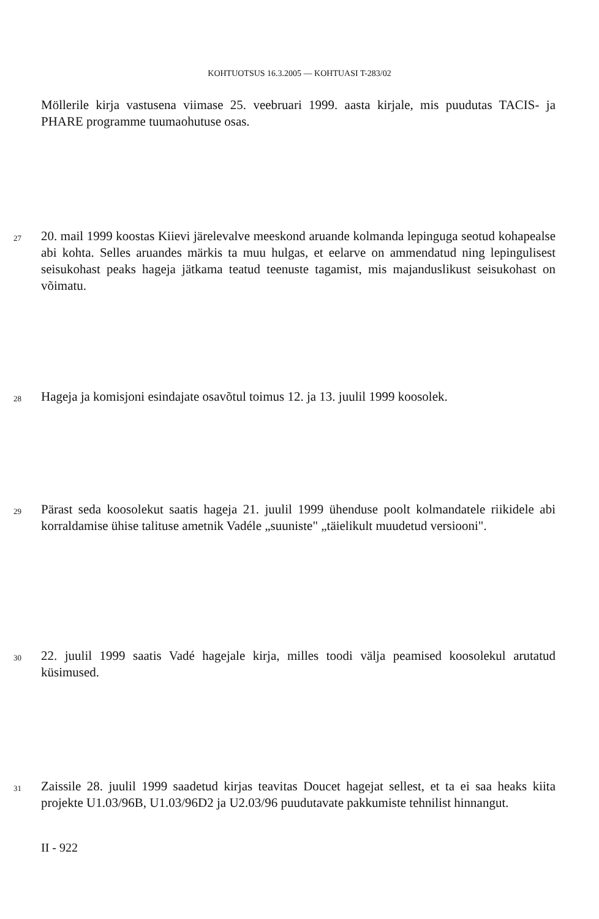KOHTUOTSUS 16.3.2005 — KOHTUASI T-283/02
Möllerile kirja vastusena viimase 25. veebruari 1999. aasta kirjale, mis puudutas TACIS- ja PHARE programme tuumaohutuse osas.
27 20. mail 1999 koostas Kiievi järelevalve meeskond aruande kolmanda lepinguga seotud kohapealse abi kohta. Selles aruandes märkis ta muu hulgas, et eelarve on ammendatud ning lepingulisest seisukohast peaks hageja jätkama teatud teenuste tagamist, mis majanduslikust seisukohast on võimatu.
28 Hageja ja komisjoni esindajate osavõtul toimus 12. ja 13. juulil 1999 koosolek.
29 Pärast seda koosolekut saatis hageja 21. juulil 1999 ühenduse poolt kolmandatele riikidele abi korraldamise ühise talituse ametnik Vadéle „suuniste" „täielikult muudetud versiooni".
30 22. juulil 1999 saatis Vadé hagejale kirja, milles toodi välja peamised koosolekul arutatud küsimused.
31 Zaissile 28. juulil 1999 saadetud kirjas teavitas Doucet hagejat sellest, et ta ei saa heaks kiita projekte U1.03/96B, U1.03/96D2 ja U2.03/96 puudutavate pakkumiste tehnilist hinnangut.
II - 922